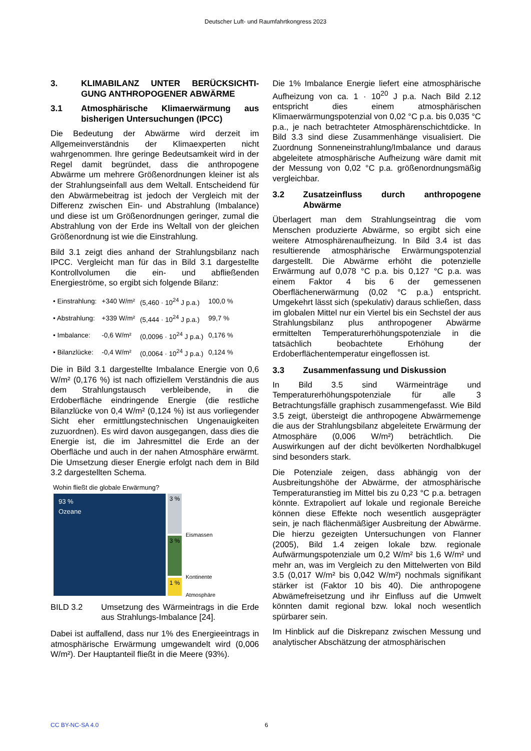Deutscher Luft- und Raumfahrtkongress 2023
3. KLIMABILANZ UNTER BERÜCKSICHTI­GUNG ANTHROPOGENER ABWÄRME
3.1 Atmosphärische Klimaerwärmung aus bisherigen Untersuchungen (IPCC)
Die Bedeutung der Abwärme wird derzeit im Allgemeinverständnis der Klimaexperten nicht wahrgenommen. Ihre geringe Bedeutsamkeit wird in der Regel damit begründet, dass die anthropogene Abwärme um mehrere Größenordnungen kleiner ist als der Strahlungseinfall aus dem Weltall. Entscheidend für den Abwärmebeitrag ist jedoch der Vergleich mit der Differenz zwischen Ein- und Abstrahlung (Imbalance) und diese ist um Größenordnungen geringer, zumal die Abstrahlung von der Erde ins Weltall von der gleichen Größenordnung ist wie die Einstrahlung.
Bild 3.1 zeigt dies anhand der Strahlungsbilanz nach IPCC. Vergleicht man für das in Bild 3.1 dargestellte Kontrollvolumen die ein- und abfließenden Energieströme, so ergibt sich folgende Bilanz:
| • Einstrahlung: | +340 W/m² | (5,460 · 10<sup>24</sup> J p.a.) | 100,0 % |
| • Abstrahlung: | +339 W/m² | (5,444 · 10<sup>24</sup> J p.a.) | 99,7 % |
| • Imbalance: | -0,6 W/m² | (0,0096 · 10<sup>24</sup> J p.a.) | 0,176 % |
| • Bilanzlücke: | -0,4 W/m² | (0,0064 · 10<sup>24</sup> J p.a.) | 0,124 % |
Die in Bild 3.1 dargestellte Imbalance Energie von 0,6 W/m² (0,176 %) ist nach offiziellem Verständnis die aus dem Strahlungstausch verbleibende, in die Erdoberfläche eindringende Energie (die restliche Bilanzlücke von 0,4 W/m² (0,124 %) ist aus vorliegender Sicht eher ermittlungstechnischen Ungenauigkeiten zuzuordnen). Es wird davon ausgegangen, dass dies die Energie ist, die im Jahresmittel die Erde an der Oberfläche und auch in der nahen Atmosphäre erwärmt. Die Umsetzung dieser Energie erfolgt nach dem in Bild 3.2 dargestellten Schema.
Wohin fließt die globale Erwärmung?
93 %
Ozeane
3 %
3 %
1 %
Eismassen
Kontinente
Atmosphäre
BILD 3.2 Umsetzung des Wärmeintrags in die Erde aus Strahlungs-Imbalance [24].
Dabei ist auffallend, dass nur 1% des Energieeintrags in atmosphärische Erwärmung umgewandelt wird (0,006 W/m²). Der Hauptanteil fließt in die Meere (93%).
Die 1% Imbalance Energie liefert eine atmosphärische Aufheizung von ca. 1 · 10<sup>20</sup> J p.a. Nach Bild 2.12 entspricht dies einem atmosphärischen Klimaerwärmungspotenzial von 0,02 °C p.a. bis 0,035 °C p.a., je nach betrachteter Atmosphärenschichtdicke. In Bild 3.3 sind diese Zusammenhänge visualisiert. Die Zuordnung Sonneneinstrahlung/Imbalance und daraus abgeleitete atmosphärische Aufheizung wäre damit mit der Messung von 0,02 °C p.a. größenordnungsmäßig vergleichbar.
3.2 Zusatzeinfluss durch anthropogene Abwärme
Überlagert man dem Strahlungseintrag die vom Menschen produzierte Abwärme, so ergibt sich eine weitere Atmosphärenaufheizung. In Bild 3.4 ist das resultierende atmosphärische Erwärmungspotenzial dargestellt. Die Abwärme erhöht die potenzielle Erwärmung auf 0,078 °C p.a. bis 0,127 °C p.a. was einem Faktor 4 bis 6 der gemessenen Oberflächenerwärmung (0,02 °C p.a.) entspricht. Umgekehrt lässt sich (spekulativ) daraus schließen, dass im globalen Mittel nur ein Viertel bis ein Sechstel der aus Strahlungsbilanz plus anthropogener Abwärme ermittelten Temperaturerhöhungspotenziale in die tatsächlich beobachtete Erhöhung der Erdoberflächentemperatur eingeflossen ist.
3.3 Zusammenfassung und Diskussion
In Bild 3.5 sind Wärmeinträge und Temperaturerhöhungspotenziale für alle 3 Betrachtungsfälle graphisch zusammengefasst. Wie Bild 3.5 zeigt, übersteigt die anthropogene Abwärmemenge die aus der Strahlungsbilanz abgeleitete Erwärmung der Atmosphäre (0,006 W/m²) beträchtlich. Die Auswirkungen auf der dicht bevölkerten Nordhalbkugel sind besonders stark.
Die Potenziale zeigen, dass abhängig von der Ausbreitungshöhe der Abwärme, der atmosphärische Temperaturanstieg im Mittel bis zu 0,23 °C p.a. betragen könnte. Extrapoliert auf lokale und regionale Bereiche können diese Effekte noch wesentlich ausgeprägter sein, je nach flächenmäßiger Ausbreitung der Abwärme. Die hierzu gezeigten Untersuchungen von Flanner (2005), Bild 1.4 zeigen lokale bzw. regionale Aufwärmungspotenziale um 0,2 W/m² bis 1,6 W/m² und mehr an, was im Vergleich zu den Mittelwerten von Bild 3.5 (0,017 W/m² bis 0,042 W/m²) nochmals signifikant stärker ist (Faktor 10 bis 40). Die anthropogene Abwämefreisetzung und ihr Einfluss auf die Umwelt könnten damit regional bzw. lokal noch wesentlich spürbarer sein.
Im Hinblick auf die Diskrepanz zwischen Messung und analytischer Abschätzung der atmosphärischen
CC BY-NC-SA 4.0 6